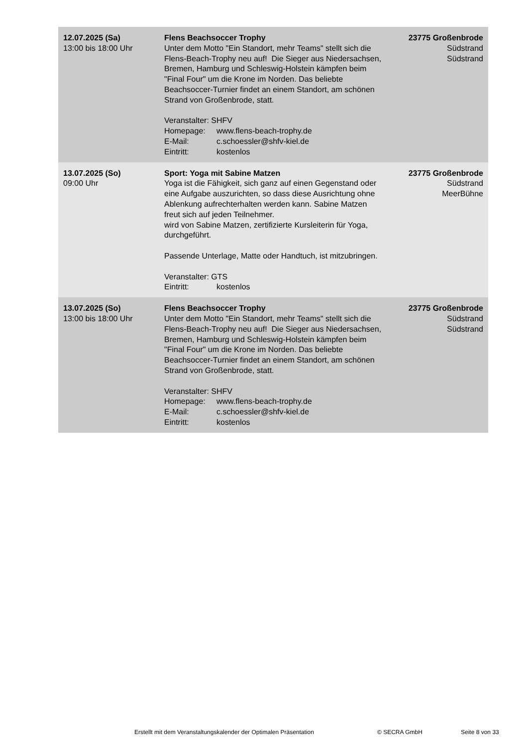| 12.07.2025 (Sa) 13:00 bis 18:00 Uhr | Flens Beachsoccer Trophy Unter dem Motto "Ein Standort, mehr Teams" stellt sich die Flens-Beach-Trophy neu auf! Die Sieger aus Niedersachsen, Bremen, Hamburg und Schleswig-Holstein kämpfen beim "Final Four" um die Krone im Norden. Das beliebte Beachsoccer-Turnier findet an einem Standort, am schönen Strand von Großenbrode, statt. Veranstalter: SHFV Homepage: www.flens-beach-trophy.de E-Mail: c.schoessler@shfv-kiel.de Eintritt: kostenlos | 23775 Großenbrode Südstrand Südstrand |
| 13.07.2025 (So) 09:00 Uhr | Sport: Yoga mit Sabine Matzen Yoga ist die Fähigkeit, sich ganz auf einen Gegenstand oder eine Aufgabe auszurichten, so dass diese Ausrichtung ohne Ablenkung aufrechterhalten werden kann. Sabine Matzen freut sich auf jeden Teilnehmer. wird von Sabine Matzen, zertifizierte Kursleiterin für Yoga, durchgeführt. Passende Unterlage, Matte oder Handtuch, ist mitzubringen. Veranstalter: GTS Eintritt: kostenlos | 23775 Großenbrode Südstrand MeerBühne |
| 13.07.2025 (So) 13:00 bis 18:00 Uhr | Flens Beachsoccer Trophy Unter dem Motto "Ein Standort, mehr Teams" stellt sich die Flens-Beach-Trophy neu auf! Die Sieger aus Niedersachsen, Bremen, Hamburg und Schleswig-Holstein kämpfen beim "Final Four" um die Krone im Norden. Das beliebte Beachsoccer-Turnier findet an einem Standort, am schönen Strand von Großenbrode, statt. Veranstalter: SHFV Homepage: www.flens-beach-trophy.de E-Mail: c.schoessler@shfv-kiel.de Eintritt: kostenlos | 23775 Großenbrode Südstrand Südstrand |
Erstellt mit dem Veranstaltungskalender der Optimalen Präsentation © SECRA GmbH Seite 8 von 33